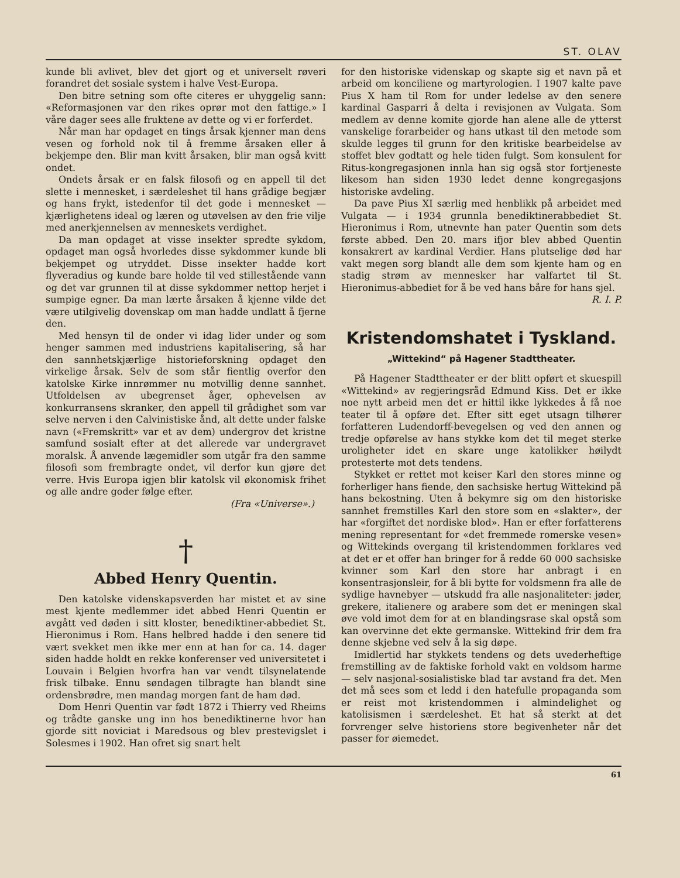ST. OLAV
kunde bli avlivet, blev det gjort og et universelt røveri forandret det sosiale system i halve Vest-Europa.
Den bitre setning som ofte citeres er uhyggelig sann: «Reformasjonen var den rikes oprør mot den fattige.» I våre dager sees alle fruktene av dette og vi er forferdet.
Når man har opdaget en tings årsak kjenner man dens vesen og forhold nok til å fremme årsaken eller å bekjempe den. Blir man kvitt årsaken, blir man også kvitt ondet.
Ondets årsak er en falsk filosofi og en appell til det slette i mennesket, i særdeleshet til hans grådige begjær og hans frykt, istedenfor til det gode i mennesket — kjærlighetens ideal og læren og utøvelsen av den frie vilje med anerkjennelsen av menneskets verdighet.
Da man opdaget at visse insekter spredte sykdom, opdaget man også hvorledes disse sykdommer kunde bli bekjempet og utryddet. Disse insekter hadde kort flyveradius og kunde bare holde til ved stillestående vann og det var grunnen til at disse sykdommer nettop herjet i sumpige egner. Da man lærte årsaken å kjenne vilde det være utilgivelig dovenskap om man hadde undlatt å fjerne den.
Med hensyn til de onder vi idag lider under og som henger sammen med industriens kapitalisering, så har den sannhetskjærlige historieforskning opdaget den virkelige årsak. Selv de som står fientlig overfor den katolske Kirke innrømmer nu motvillig denne sannhet. Utfoldelsen av ubegrenset åger, ophevelsen av konkurransens skranker, den appell til grådighet som var selve nerven i den Calvinistiske ånd, alt dette under falske navn («Fremskritt» var et av dem) undergrov det kristne samfund sosialt efter at det allerede var undergravet moralsk. Å anvende lægemidler som utgår fra den samme filosofi som frembragte ondet, vil derfor kun gjøre det verre. Hvis Europa igjen blir katolsk vil økonomisk frihet og alle andre goder følge efter.
(Fra «Universe».)
†
Abbed Henry Quentin.
Den katolske videnskapsverden har mistet et av sine mest kjente medlemmer idet abbed Henri Quentin er avgått ved døden i sitt kloster, benediktiner-abbediet St. Hieronimus i Rom. Hans helbred hadde i den senere tid vært svekket men ikke mer enn at han for ca. 14. dager siden hadde holdt en rekke konferenser ved universitetet i Louvain i Belgien hvorfra han var vendt tilsynelatende frisk tilbake. Ennu søndagen tilbragte han blandt sine ordensbrødre, men mandag morgen fant de ham død.
Dom Henri Quentin var født 1872 i Thierry ved Rheims og trådte ganske ung inn hos benediktinerne hvor han gjorde sitt noviciat i Maredsous og blev prestevigslet i Solesmes i 1902. Han ofret sig snart helt
for den historiske videnskap og skapte sig et navn på et arbeid om konciliene og martyrologien. I 1907 kalte pave Pius X ham til Rom for under ledelse av den senere kardinal Gasparri å delta i revisjonen av Vulgata. Som medlem av denne komite gjorde han alene alle de ytterst vanskelige forarbeider og hans utkast til den metode som skulde legges til grunn for den kritiske bearbeidelse av stoffet blev godtatt og hele tiden fulgt. Som konsulent for Ritus-kongregasjonen innla han sig også stor fortjeneste likesom han siden 1930 ledet denne kongregasjons historiske avdeling.
Da pave Pius XI særlig med henblikk på arbeidet med Vulgata — i 1934 grunnla benediktinerabbediet St. Hieronimus i Rom, utnevnte han pater Quentin som dets første abbed. Den 20. mars ifjor blev abbed Quentin konsakrert av kardinal Verdier. Hans plutselige død har vakt megen sorg blandt alle dem som kjente ham og en stadig strøm av mennesker har valfartet til St. Hieronimus-abbediet for å be ved hans båre for hans sjel. R. I. P.
Kristendomshatet i Tyskland.
„Wittekind“ på Hagener Stadttheater.
På Hagener Stadttheater er der blitt opført et skuespill «Wittekind» av regjeringsråd Edmund Kiss. Det er ikke noe nytt arbeid men det er hittil ikke lykkedes å få noe teater til å opføre det. Efter sitt eget utsagn tilhører forfatteren Ludendorff-bevegelsen og ved den annen og tredje opførelse av hans stykke kom det til meget sterke uroligheter idet en skare unge katolikker høilydt protesterte mot dets tendens.
Stykket er rettet mot keiser Karl den stores minne og forherliger hans fiende, den sachsiske hertug Wittekind på hans bekostning. Uten å bekymre sig om den historiske sannhet fremstilles Karl den store som en «slakter», der har «forgiftet det nordiske blod». Han er efter forfatterens mening representant for «det fremmede romerske vesen» og Wittekinds overgang til kristendommen forklares ved at det er et offer han bringer for å redde 60 000 sachsiske kvinner som Karl den store har anbragt i en konsentrasjonsleir, for å bli bytte for voldsmenn fra alle de sydlige havnebyer — utskudd fra alle nasjonaliteter: jøder, grekere, italienere og arabere som det er meningen skal øve vold imot dem for at en blandingsrase skal opstå som kan overvinne det ekte germanske. Wittekind frir dem fra denne skjebne ved selv å la sig døpe.
Imidlertid har stykkets tendens og dets uvederheftige fremstilling av de faktiske forhold vakt en voldsom harme — selv nasjonal-sosialistiske blad tar avstand fra det. Men det må sees som et ledd i den hatefulle propaganda som er reist mot kristendommen i almindelighet og katolisismen i særdeleshet. Et hat så sterkt at det forvrenger selve historiens store begivenheter når det passer for øiemedet.
61